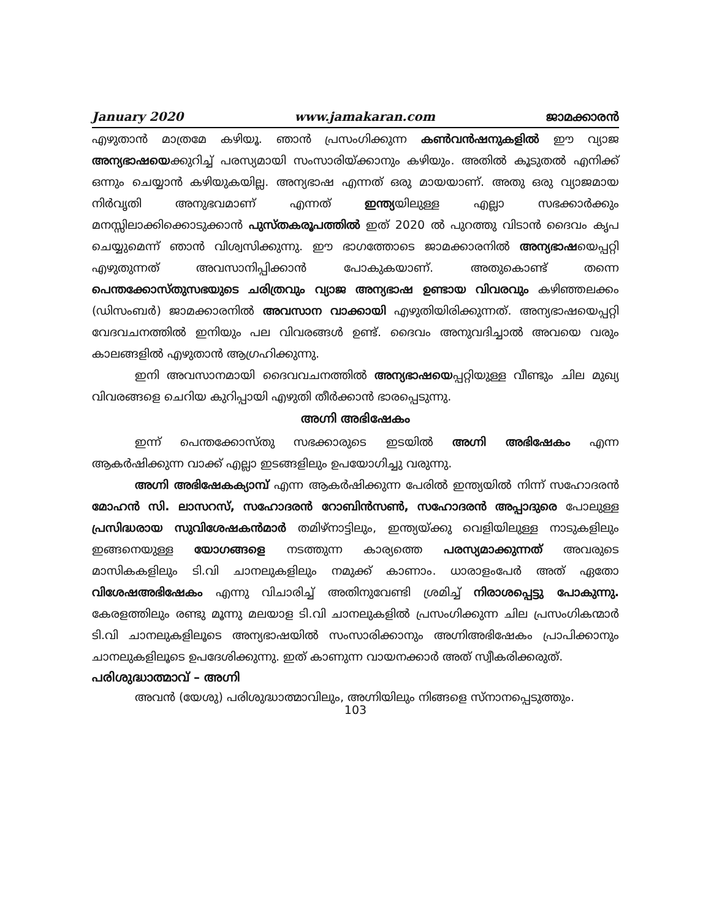January 2020 www.jamakaran.com ജാമക്കാരൻ
എഴുതാൻ മാത്രമേ കഴിയൂ. ഞാൻ പ്രസംഗിക്കുന്ന കൺവൻഷനുകളിൽ ഈ വ്യാജ അന്യഭാഷയെക്കുറിച്ച് പരസ്യമായി സംസാരിയ്ക്കാനും കഴിയും. അതിൽ കൂടുതൽ എനിക്ക് ഒന്നും ചെയ്യാൻ കഴിയുകയില്ല. അന്യഭാഷ എന്നത് ഒരു മായയാണ്. അതു ഒരു വ്യാജമായ നിർവൃതി അനുഭവമാണ് എന്നത് ഇന്ത്യയിലുള്ള എല്ലാ സഭക്കാർക്കും മനസ്സിലാക്കിക്കൊടുക്കാൻ പുസ്തകരൂപത്തിൽ ഇത് 2020 ൽ പുറത്തു വിടാൻ ദൈവം കൃപ ചെയ്യുമെന്ന് ഞാൻ വിശ്വസിക്കുന്നു. ഈ ഭാഗത്തോടെ ജാമക്കാരനിൽ അന്യഭാഷയെപ്പറ്റി എഴുതുന്നത് അവസാനിപ്പിക്കാൻ പോകുകയാണ്. അതുകൊണ്ട് തന്നെ പെന്തക്കോസ്തുസഭയുടെ ചരിത്രവും വ്യാജ അന്യഭാഷ ഉണ്ടായ വിവരവും കഴിഞ്ഞലക്കം (ഡിസംബർ) ജാമക്കാരനിൽ അവസാന വാക്കായി എഴുതിയിരിക്കുന്നത്. അന്യഭാഷയെപ്പറ്റി വേദവചനത്തിൽ ഇനിയും പല വിവരങ്ങൾ ഉണ്ട്. ദൈവം അനുവദിച്ചാൽ അവയെ വരും കാലങ്ങളിൽ എഴുതാൻ ആഗ്രഹിക്കുന്നു.
ഇനി അവസാനമായി ദൈവവചനത്തിൽ അന്യഭാഷയെപ്പറ്റിയുള്ള വീണ്ടും ചില മുഖ്യ വിവരങ്ങളെ ചെറിയ കുറിപ്പായി എഴുതി തീർക്കാൻ ഭാരപ്പെടുന്നു.
അഗ്നി അഭിഷേകം
ഇന്ന് പെന്തക്കോസ്തു സഭക്കാരുടെ ഇടയിൽ അഗ്നി അഭിഷേകം എന്ന ആകർഷിക്കുന്ന വാക്ക് എല്ലാ ഇടങ്ങളിലും ഉപയോഗിച്ചു വരുന്നു.
അഗ്നി അഭിഷേകക്യാമ്പ് എന്ന ആകർഷിക്കുന്ന പേരിൽ ഇന്ത്യയിൽ നിന്ന് സഹോദരൻ മോഹൻ സി. ലാസറസ്, സഹോദരൻ റോബിൻസൺ, സഹോദരൻ അപ്പാദുരെ പോലുള്ള പ്രസിദ്ധരായ സുവിശേഷകൻമാർ തമിഴ്നാട്ടിലും, ഇന്ത്യയ്ക്കു വെളിയിലുള്ള നാടുകളിലും ഇങ്ങനെയുള്ള യോഗങ്ങളെ നടത്തുന്ന കാര്യത്തെ പരസ്യമാക്കുന്നത് അവരുടെ മാസികകളിലും ടി.വി ചാനലുകളിലും നമുക്ക് കാണാം. ധാരാളംപേർ അത് ഏതോ വിശേഷഅഭിഷേകം എന്നു വിചാരിച്ച് അതിനുവേണ്ടി ശ്രമിച്ച് നിരാശപ്പെട്ടു പോകുന്നു. കേരളത്തിലും രണ്ടു മൂന്നു മലയാള ടി.വി ചാനലുകളിൽ പ്രസംഗിക്കുന്ന ചില പ്രസംഗികന്മാർ ടി.വി ചാനലുകളിലൂടെ അന്യഭാഷയിൽ സംസാരിക്കാനും അഗ്നിഅഭിഷേകം പ്രാപിക്കാനും ചാനലുകളിലൂടെ ഉപദേശിക്കുന്നു. ഇത് കാണുന്ന വായനക്കാർ അത് സ്വീകരിക്കരുത്.
പരിശുദ്ധാത്മാവ് – അഗ്നി
അവൻ (യേശു) പരിശുദ്ധാത്മാവിലും, അഗ്നിയിലും നിങ്ങളെ സ്നാനപ്പെടുത്തും.
103